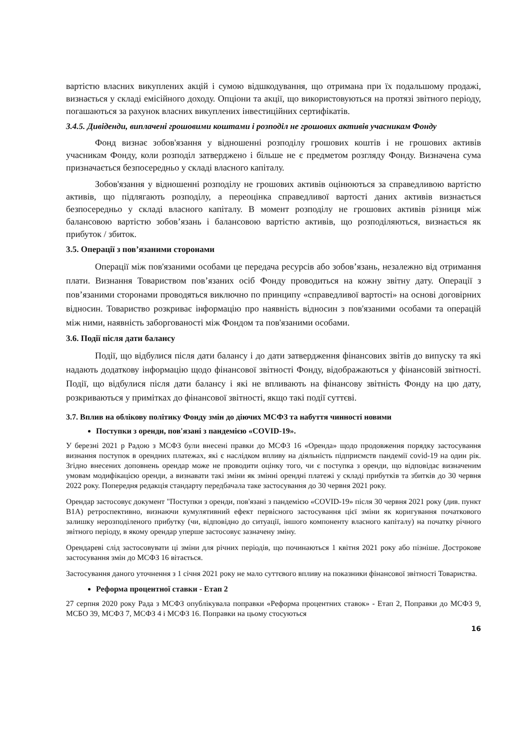вартістю власних викуплених акцій і сумою відшкодування, що отримана при їх подальшому продажі, визнається у складі емісійного доходу. Опціони та акції, що використовуються на протязі звітного періоду, погашаються за рахунок власних викуплених інвестиційних сертифікатів.
3.4.5. Дивіденди, виплачені грошовими коштами і розподіл не грошових активів учасникам Фонду
Фонд визнає зобов'язання у відношенні розподілу грошових коштів і не грошових активів учасникам Фонду, коли розподіл затверджено і більше не є предметом розгляду Фонду. Визначена сума призначається безпосередньо у складі власного капіталу.
Зобов'язання у відношенні розподілу не грошових активів оцінюються за справедливою вартістю активів, що підлягають розподілу, а переоцінка справедливої вартості даних активів визнається безпосередньо у складі власного капіталу. В момент розподілу не грошових активів різниця між балансовою вартістю зобов’язань і балансовою вартістю активів, що розподіляються, визнається як прибуток / збиток.
3.5. Операції з пов’язаними сторонами
Операції між пов'язаними особами це передача ресурсів або зобов’язань, незалежно від отримання плати. Визнання Товариством пов’язаних осіб Фонду проводиться на кожну звітну дату. Операції з пов’язаними сторонами проводяться виключно по принципу «справедливої вартості» на основі договірних відносин. Товариство розкриває інформацію про наявність відносин з пов'язаними особами та операцій між ними, наявність заборгованості між Фондом та пов'язаними особами.
3.6. Події після дати балансу
Події, що відбулися після дати балансу і до дати затвердження фінансових звітів до випуску та які надають додаткову інформацію щодо фінансової звітності Фонду, відображаються у фінансовій звітності. Події, що відбулися після дати балансу і які не впливають на фінансову звітність Фонду на цю дату, розкриваються у примітках до фінансової звітності, якщо такі події суттєві.
3.7. Вплив на облікову політику Фонду змін до діючих МСФЗ та набуття чинності новими
Поступки з оренди, пов'язані з пандемією «COVID-19».
У березні 2021 р Радою з МСФЗ були внесені правки до МСФЗ 16 «Оренда» щодо продовження порядку застосування визнання поступок в орендних платежах, які є наслідком впливу на діяльність підприємств пандемії covid-19 на один рік. Згідно внесених доповнень орендар може не проводити оцінку того, чи є поступка з оренди, що відповідає визначеним умовам модифікацією оренди, а визнавати такі зміни як змінні орендні платежі у складі прибутків та збитків до 30 червня 2022 року. Попередня редакція стандарту передбачала таке застосування до 30 червня 2021 року.
Орендар застосовує документ "Поступки з оренди, пов'язані з пандемією «COVID-19» після 30 червня 2021 року (див. пункт B1A) ретроспективно, визнаючи кумулятивний ефект первісного застосування цієї зміни як коригування початкового залишку нерозподіленого прибутку (чи, відповідно до ситуації, іншого компоненту власного капіталу) на початку річного звітного періоду, в якому орендар уперше застосовує зазначену зміну.
Орендареві слід застосовувати ці зміни для річних періодів, що починаються 1 квітня 2021 року або пізніше. Дострокове застосування змін до МСФЗ 16 вітається.
Застосування даного уточнення з 1 січня 2021 року не мало суттєвого впливу на показники фінансової звітності Товариства.
Реформа процентної ставки - Етап 2
27 серпня 2020 року Рада з МСФЗ опублікувала поправки «Реформа процентних ставок» - Етап 2, Поправки до МСФЗ 9, МСБО 39, МСФЗ 7, МСФЗ 4 і МСФЗ 16. Поправки на цьому стосуються
16